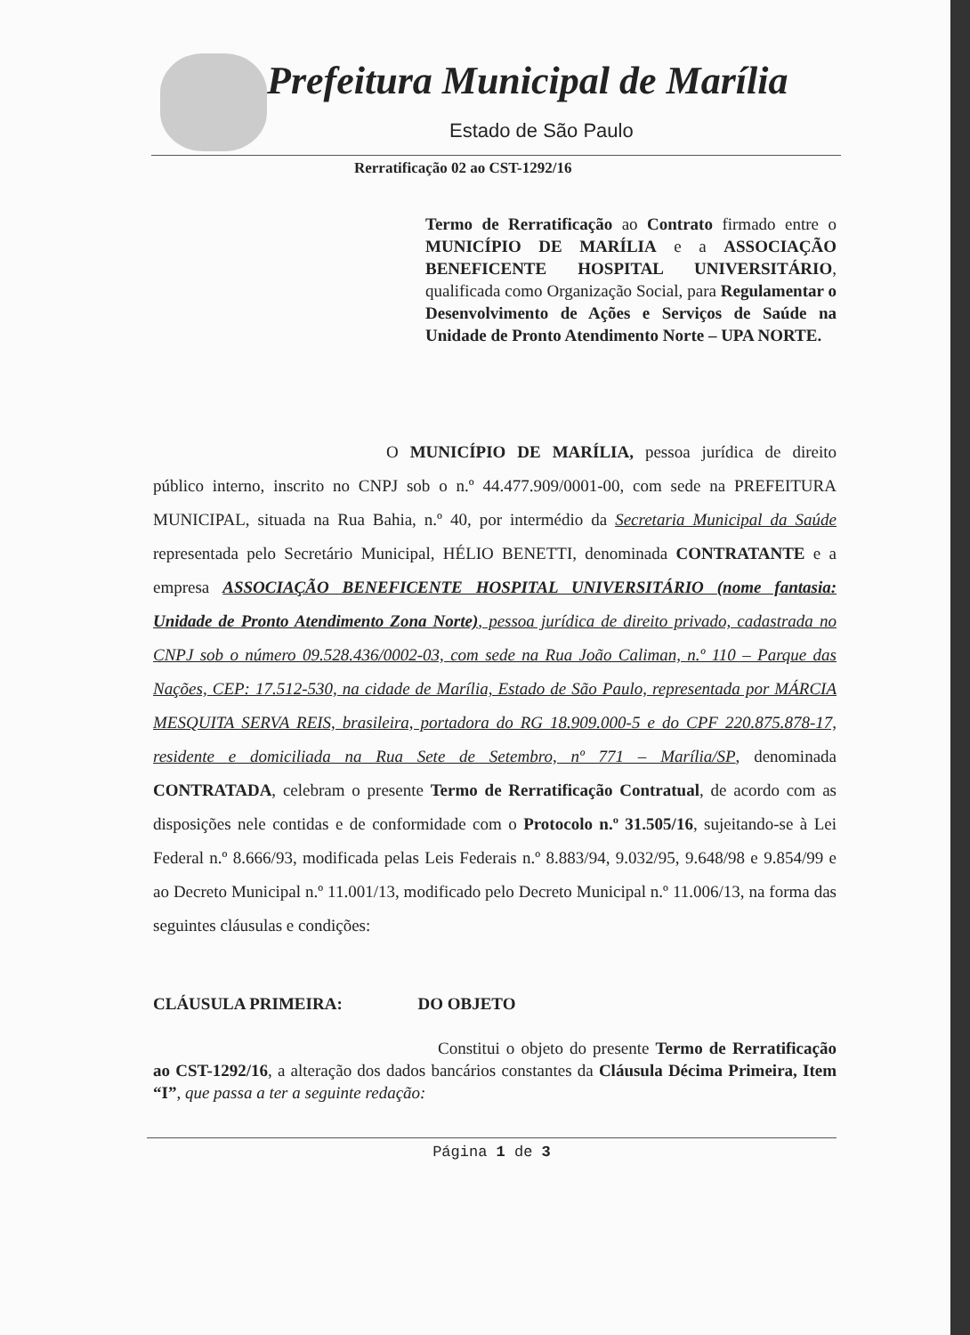Prefeitura Municipal de Marília
Estado de São Paulo
Rerratificação 02 ao CST-1292/16
Termo de Rerratificação ao Contrato firmado entre o MUNICÍPIO DE MARÍLIA e a ASSOCIAÇÃO BENEFICENTE HOSPITAL UNIVERSITÁRIO, qualificada como Organização Social, para Regulamentar o Desenvolvimento de Ações e Serviços de Saúde na Unidade de Pronto Atendimento Norte – UPA NORTE.
O MUNICÍPIO DE MARÍLIA, pessoa jurídica de direito público interno, inscrito no CNPJ sob o n.º 44.477.909/0001-00, com sede na PREFEITURA MUNICIPAL, situada na Rua Bahia, n.º 40, por intermédio da Secretaria Municipal da Saúde representada pelo Secretário Municipal, HÉLIO BENETTI, denominada CONTRATANTE e a empresa ASSOCIAÇÃO BENEFICENTE HOSPITAL UNIVERSITÁRIO (nome fantasia: Unidade de Pronto Atendimento Zona Norte), pessoa jurídica de direito privado, cadastrada no CNPJ sob o número 09.528.436/0002-03, com sede na Rua João Caliman, n.º 110 – Parque das Nações, CEP: 17.512-530, na cidade de Marília, Estado de São Paulo, representada por MÁRCIA MESQUITA SERVA REIS, brasileira, portadora do RG 18.909.000-5 e do CPF 220.875.878-17, residente e domiciliada na Rua Sete de Setembro, nº 771 – Marília/SP, denominada CONTRATADA, celebram o presente Termo de Rerratificação Contratual, de acordo com as disposições nele contidas e de conformidade com o Protocolo n.º 31.505/16, sujeitando-se à Lei Federal n.º 8.666/93, modificada pelas Leis Federais n.º 8.883/94, 9.032/95, 9.648/98 e 9.854/99 e ao Decreto Municipal n.º 11.001/13, modificado pelo Decreto Municipal n.º 11.006/13, na forma das seguintes cláusulas e condições:
CLÁUSULA PRIMEIRA: DO OBJETO
Constitui o objeto do presente Termo de Rerratificação ao CST-1292/16, a alteração dos dados bancários constantes da Cláusula Décima Primeira, Item “I”, que passa a ter a seguinte redação:
Página 1 de 3